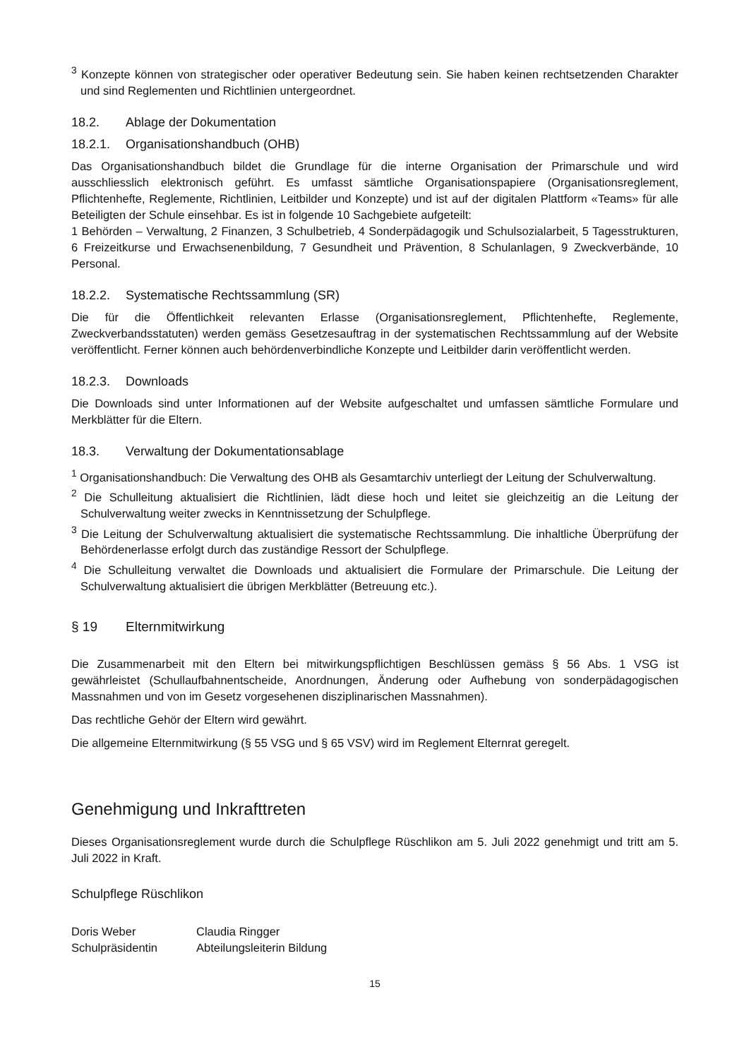<sup>3</sup> Konzepte können von strategischer oder operativer Bedeutung sein. Sie haben keinen rechtsetzenden Charakter und sind Reglementen und Richtlinien untergeordnet.
18.2. Ablage der Dokumentation
18.2.1. Organisationshandbuch (OHB)
Das Organisationshandbuch bildet die Grundlage für die interne Organisation der Primarschule und wird ausschliesslich elektronisch geführt. Es umfasst sämtliche Organisationspapiere (Organisationsreglement, Pflichtenhefte, Reglemente, Richtlinien, Leitbilder und Konzepte) und ist auf der digitalen Plattform «Teams» für alle Beteiligten der Schule einsehbar. Es ist in folgende 10 Sachgebiete aufgeteilt:
1 Behörden – Verwaltung, 2 Finanzen, 3 Schulbetrieb, 4 Sonderpädagogik und Schulsozialarbeit, 5 Tagesstrukturen, 6 Freizeitkurse und Erwachsenenbildung, 7 Gesundheit und Prävention, 8 Schulanlagen, 9 Zweckverbände, 10 Personal.
18.2.2. Systematische Rechtssammlung (SR)
Die für die Öffentlichkeit relevanten Erlasse (Organisationsreglement, Pflichtenhefte, Reglemente, Zweckverbandsstatuten) werden gemäss Gesetzesauftrag in der systematischen Rechtssammlung auf der Website veröffentlicht. Ferner können auch behördenverbindliche Konzepte und Leitbilder darin veröffentlicht werden.
18.2.3. Downloads
Die Downloads sind unter Informationen auf der Website aufgeschaltet und umfassen sämtliche Formulare und Merkblätter für die Eltern.
18.3. Verwaltung der Dokumentationsablage
<sup>1</sup> Organisationshandbuch: Die Verwaltung des OHB als Gesamtarchiv unterliegt der Leitung der Schulverwaltung.
<sup>2</sup> Die Schulleitung aktualisiert die Richtlinien, lädt diese hoch und leitet sie gleichzeitig an die Leitung der Schulverwaltung weiter zwecks in Kenntnissetzung der Schulpflege.
<sup>3</sup> Die Leitung der Schulverwaltung aktualisiert die systematische Rechtssammlung. Die inhaltliche Überprüfung der Behördenerlasse erfolgt durch das zuständige Ressort der Schulpflege.
<sup>4</sup> Die Schulleitung verwaltet die Downloads und aktualisiert die Formulare der Primarschule. Die Leitung der Schulverwaltung aktualisiert die übrigen Merkblätter (Betreuung etc.).
§ 19 Elternmitwirkung
Die Zusammenarbeit mit den Eltern bei mitwirkungspflichtigen Beschlüssen gemäss § 56 Abs. 1 VSG ist gewährleistet (Schullaufbahnentscheide, Anordnungen, Änderung oder Aufhebung von sonderpädagogischen Massnahmen und von im Gesetz vorgesehenen disziplinarischen Massnahmen).
Das rechtliche Gehör der Eltern wird gewährt.
Die allgemeine Elternmitwirkung (§ 55 VSG und § 65 VSV) wird im Reglement Elternrat geregelt.
Genehmigung und Inkrafttreten
Dieses Organisationsreglement wurde durch die Schulpflege Rüschlikon am 5. Juli 2022 genehmigt und tritt am 5. Juli 2022 in Kraft.
Schulpflege Rüschlikon
Doris Weber
Schulpräsidentin
Claudia Ringger
Abteilungsleiterin Bildung
15